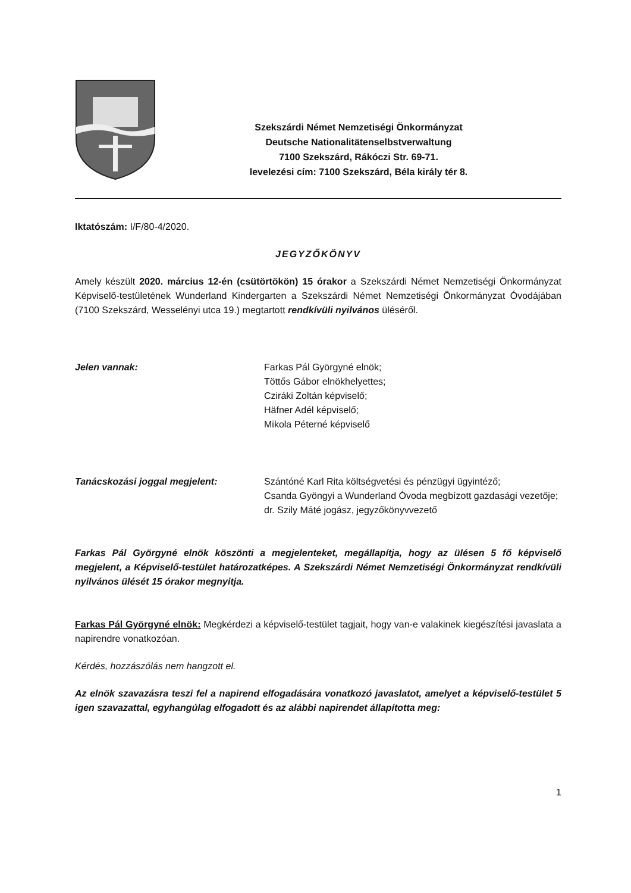Szekszárdi Német Nemzetiségi Önkormányzat
Deutsche Nationalitätenselbstverwaltung
7100 Szekszárd, Rákóczi Str. 69-71.
levelezési cím: 7100 Szekszárd, Béla király tér 8.
Iktatószám: I/F/80-4/2020.
JEGYZŐKÖNYV
Amely készült 2020. március 12-én (csütörtökön) 15 órakor a Szekszárdi Német Nemzetiségi Önkormányzat Képviselő-testületének Wunderland Kindergarten a Szekszárdi Német Nemzetiségi Önkormányzat Óvodájában (7100 Szekszárd, Wesselényi utca 19.) megtartott rendkívüli nyilvános üléséről.
Jelen vannak: Farkas Pál Györgyné elnök;
Töttős Gábor elnökhelyettes;
Cziráki Zoltán képviselő;
Häfner Adél képviselő;
Mikola Péterné képviselő
Tanácskozási joggal megjelent: Szántóné Karl Rita költségvetési és pénzügyi ügyintéző;
Csanda Gyöngyi a Wunderland Óvoda megbízott gazdasági vezetője;
dr. Szily Máté jogász, jegyzőkönyvvezető
Farkas Pál Györgyné elnök köszönti a megjelenteket, megállapítja, hogy az ülésen 5 fő képviselő megjelent, a Képviselő-testület határozatképes. A Szekszárdi Német Nemzetiségi Önkormányzat rendkívüli nyilvános ülését 15 órakor megnyitja.
Farkas Pál Györgyné elnök: Megkérdezi a képviselő-testület tagjait, hogy van-e valakinek kiegészítési javaslata a napirendre vonatkozóan.
Kérdés, hozzászólás nem hangzott el.
Az elnök szavazásra teszi fel a napirend elfogadására vonatkozó javaslatot, amelyet a képviselő-testület 5 igen szavazattal, egyhangúlag elfogadott és az alábbi napirendet állapította meg:
1